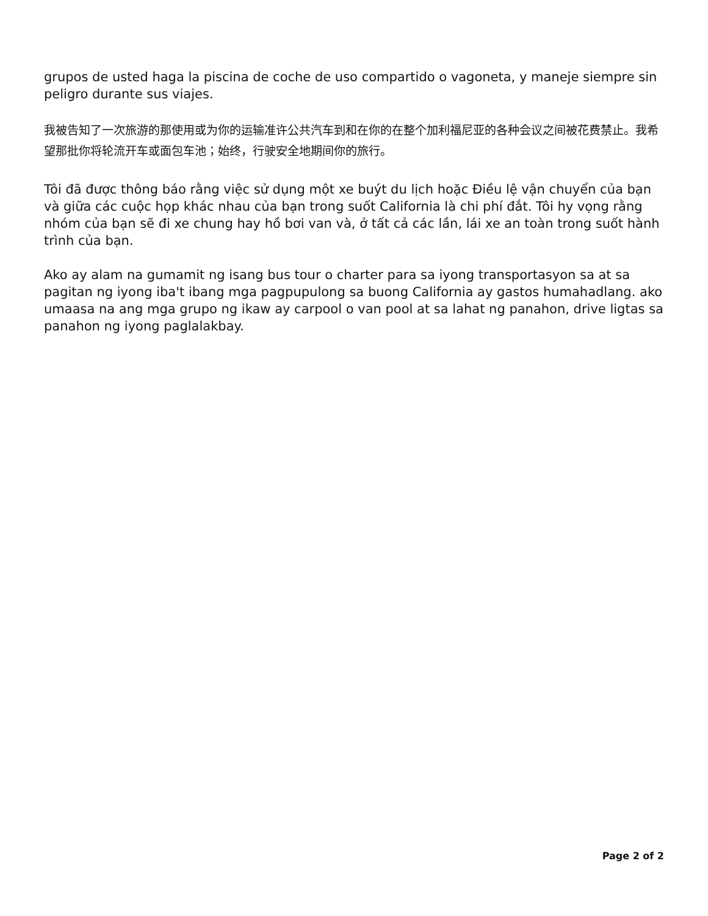grupos de usted haga la piscina de coche de uso compartido o vagoneta, y maneje siempre sin peligro durante sus viajes.
我被告知了一次旅游的那使用或为你的运输准许公共汽车到和在你的在整个加利福尼亚的各种会议之间被花费禁止。我希望那批你将轮流开车或面包车池；始终，行驶安全地期间你的旅行。
Tôi đã được thông báo rằng việc sử dụng một xe buýt du lịch hoặc Điều lệ vận chuyển của bạn và giữa các cuộc họp khác nhau của bạn trong suốt California là chi phí đắt. Tôi hy vọng rằng nhóm của bạn sẽ đi xe chung hay hồ bơi van và, ở tất cả các lần, lái xe an toàn trong suốt hành trình của bạn.
Ako ay alam na gumamit ng isang bus tour o charter para sa iyong transportasyon sa at sa pagitan ng iyong iba't ibang mga pagpupulong sa buong California ay gastos humahadlang. ako umaasa na ang mga grupo ng ikaw ay carpool o van pool at sa lahat ng panahon, drive ligtas sa panahon ng iyong paglalakbay.
Page 2 of 2